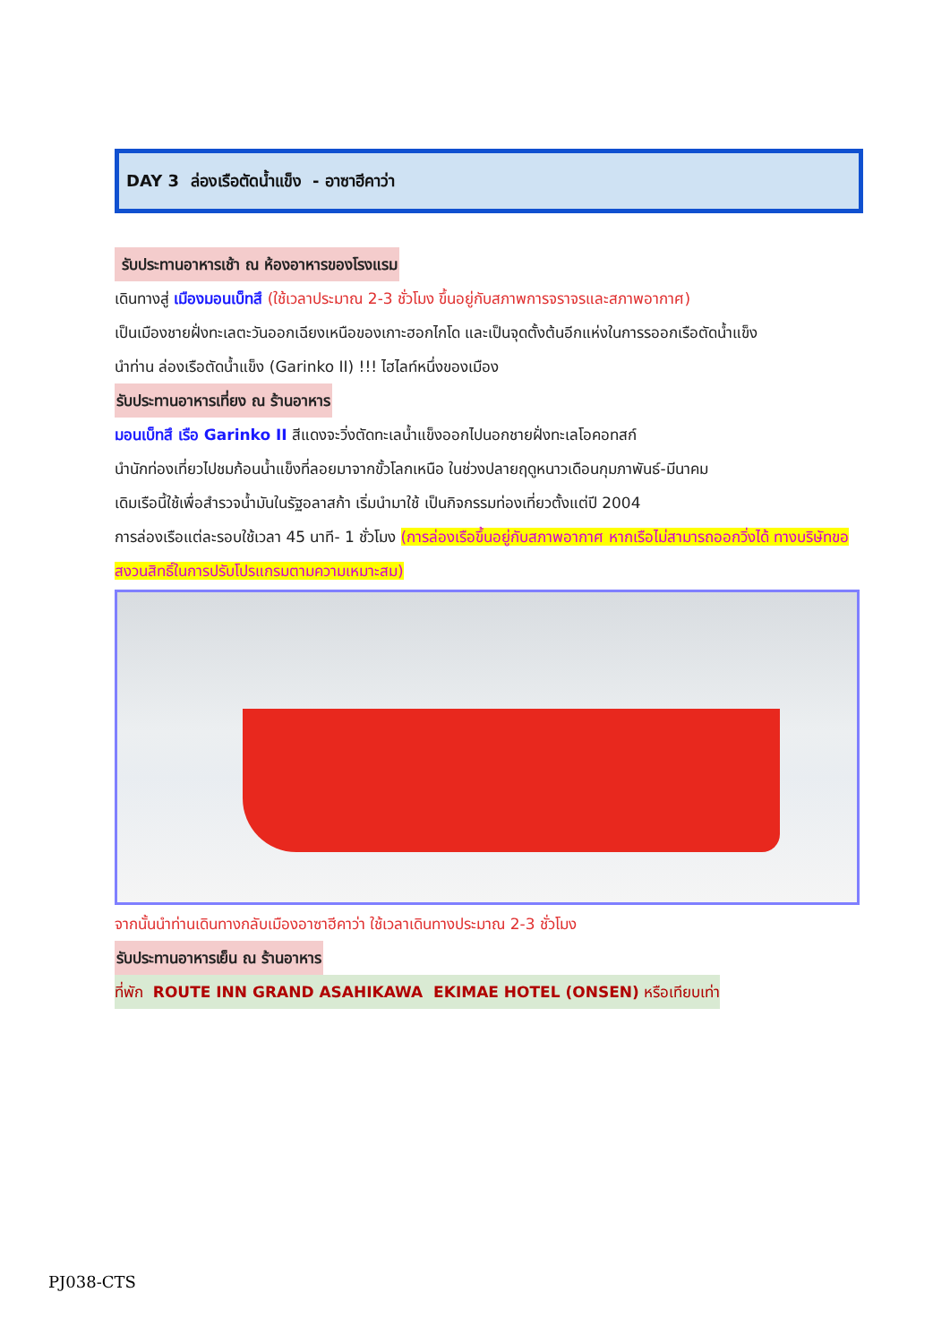DAY 3 ล่องเรือตัดน้ำแข็ง - อาซาฮีคาว่า
รับประทานอาหารเช้า ณ ห้องอาหารของโรงแรม
เดินทางสู่ เมืองมอนเบ็ทสึ (ใช้เวลาประมาณ 2-3 ชั่วโมง ขึ้นอยู่กับสภาพการจราจรและสภาพอากาศ)
เป็นเมืองชายฝั่งทะเลตะวันออกเฉียงเหนือของเกาะฮอกไกโด และเป็นจุดตั้งต้นอีกแห่งในการรออกเรือตัดน้ำแข็ง
นำท่าน ล่องเรือตัดน้ำแข็ง (Garinko II) !!! ไฮไลท์หนึ่งของเมือง
รับประทานอาหารเที่ยง ณ ร้านอาหาร
มอนเบ็ทสึ เรือ Garinko II สีแดงจะวิ่งตัดทะเลน้ำแข็งออกไปนอกชายฝั่งทะเลโอคอทสก์
นำนักท่องเที่ยวไปชมก้อนน้ำแข็งที่ลอยมาจากขั้วโลกเหนือ ในช่วงปลายฤดูหนาวเดือนกุมภาพันธ์-มีนาคม
เดิมเรือนี้ใช้เพื่อสำรวจน้ำมันในรัฐอลาสก้า เริ่มนำมาใช้ เป็นกิจกรรมท่องเที่ยวตั้งแต่ปี 2004
การล่องเรือแต่ละรอบใช้เวลา 45 นาที- 1 ชั่วโมง (การล่องเรือขึ้นอยู่กับสภาพอากาศ หากเรือไม่สามารถออกวิ่งได้ ทางบริษัทขอสงวนสิทธิ์ในการปรับโปรแกรมตามความเหมาะสม)
จากนั้นนำท่านเดินทางกลับเมืองอาซาฮีคาว่า ใช้เวลาเดินทางประมาณ 2-3 ชั่วโมง
รับประทานอาหารเย็น ณ ร้านอาหาร
ที่พัก ROUTE INN GRAND ASAHIKAWA EKIMAE HOTEL (ONSEN) หรือเทียบเท่า
PJ038-CTS